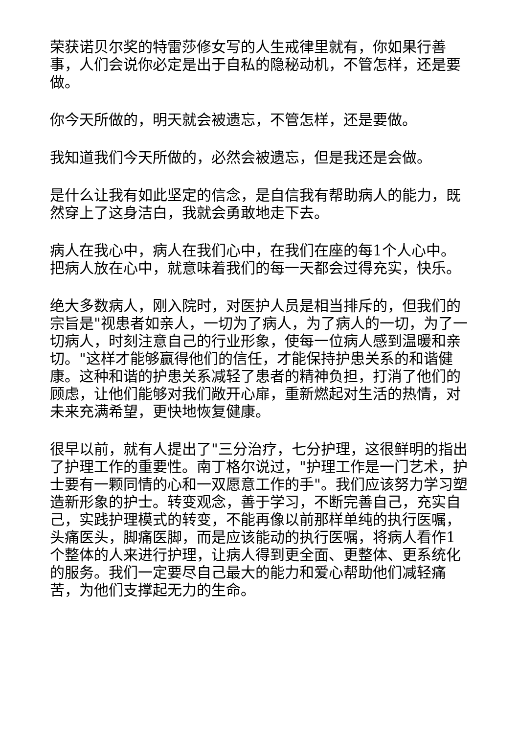荣获诺贝尔奖的特雷莎修女写的人生戒律里就有，你如果行善事，人们会说你必定是出于自私的隐秘动机，不管怎样，还是要做。
你今天所做的，明天就会被遗忘，不管怎样，还是要做。
我知道我们今天所做的，必然会被遗忘，但是我还是会做。
是什么让我有如此坚定的信念，是自信我有帮助病人的能力，既然穿上了这身洁白，我就会勇敢地走下去。
病人在我心中，病人在我们心中，在我们在座的每1个人心中。把病人放在心中，就意味着我们的每一天都会过得充实，快乐。
绝大多数病人，刚入院时，对医护人员是相当排斥的，但我们的宗旨是"视患者如亲人，一切为了病人，为了病人的一切，为了一切病人，时刻注意自己的行业形象，使每一位病人感到温暖和亲切。"这样才能够赢得他们的信任，才能保持护患关系的和谐健康。这种和谐的护患关系减轻了患者的精神负担，打消了他们的顾虑，让他们能够对我们敞开心扉，重新燃起对生活的热情，对未来充满希望，更快地恢复健康。
很早以前，就有人提出了"三分治疗，七分护理，这很鲜明的指出了护理工作的重要性。南丁格尔说过，"护理工作是一门艺术，护士要有一颗同情的心和一双愿意工作的手"。我们应该努力学习塑造新形象的护士。转变观念，善于学习，不断完善自己，充实自己，实践护理模式的转变，不能再像以前那样单纯的执行医嘱，头痛医头，脚痛医脚，而是应该能动的执行医嘱，将病人看作1个整体的人来进行护理，让病人得到更全面、更整体、更系统化的服务。我们一定要尽自己最大的能力和爱心帮助他们减轻痛苦，为他们支撑起无力的生命。